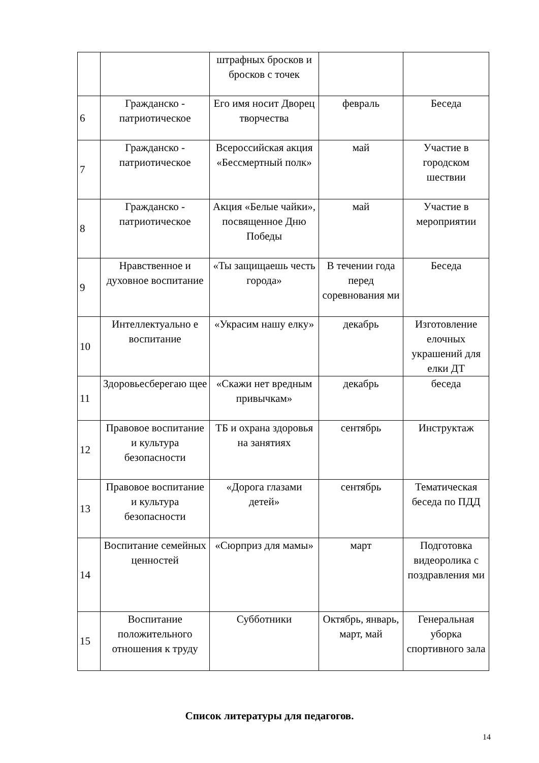| | | штрафных бросков и бросков с точек | | |
| 6 | Гражданско - патриотическое | Его имя носит Дворец творчества | февраль | Беседа |
| 7 | Гражданско - патриотическое | Всероссийская акция «Бессмертный полк» | май | Участие в городском шествии |
| 8 | Гражданско - патриотическое | Акция «Белые чайки», посвященное Дню Победы | май | Участие в мероприятии |
| 9 | Нравственное и духовное воспитание | «Ты защищаешь честь города» | В течении года перед соревнования ми | Беседа |
| 10 | Интеллектуально е воспитание | «Украсим нашу елку» | декабрь | Изготовление елочных украшений для елки ДТ |
| 11 | Здоровьесберегаю щее | «Скажи нет вредным привычкам» | декабрь | беседа |
| 12 | Правовое воспитание и культура безопасности | ТБ и охрана здоровья на занятиях | сентябрь | Инструктаж |
| 13 | Правовое воспитание и культура безопасности | «Дорога глазами детей» | сентябрь | Тематическая беседа по ПДД |
| 14 | Воспитание семейных ценностей | «Сюрприз для мамы» | март | Подготовка видеоролика с поздравления ми |
| 15 | Воспитание положительного отношения к труду | Субботники | Октябрь, январь, март, май | Генеральная уборка спортивного зала |
Список литературы для педагогов.
14